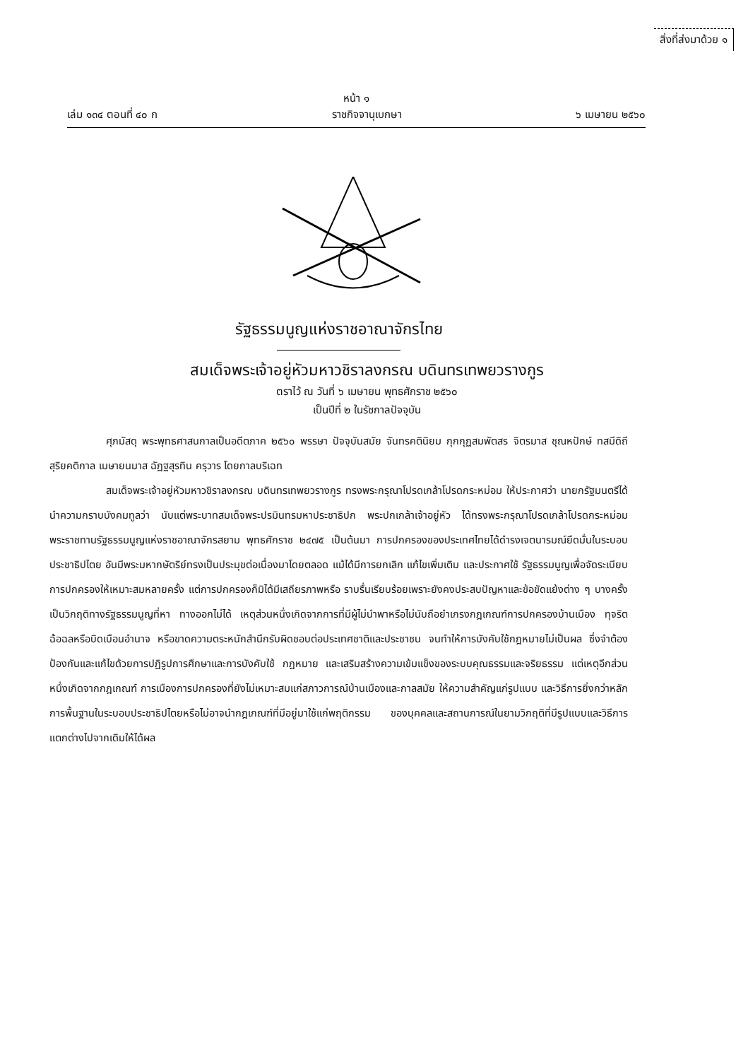สิ่งที่ส่งมาด้วย ๑
หน้า ๑
เล่ม ๑๓๔ ตอนที่ ๔๐ ก ราชกิจจานุเบกษา ๖ เมษายน ๒๕๖๐
รัฐธรรมนูญแห่งราชอาณาจักรไทย
สมเด็จพระเจ้าอยู่หัวมหาวชิราลงกรณ บดินทรเทพยวรางกูร
ตราไว้ ณ วันที่ ๖ เมษายน พุทธศักราช ๒๕๖๐
เป็นปีที่ ๒ ในรัชกาลปัจจุบัน
ศุภมัสดุ พระพุทธศาสนกาลเป็นอดีตภาค ๒๕๖๐ พรรษา ปัจจุบันสมัย จันทรคตินิยม กุกกุฏสมพัตสร จิตรมาส ชุณหปักษ์ ทสมีดิถี สุริยคติกาล เมษายนมาส ฉัฏฐสุรทิน ครุวาร โดยกาลบริเฉท
สมเด็จพระเจ้าอยู่หัวมหาวชิราลงกรณ บดินทรเทพยวรางกูร ทรงพระกรุณาโปรดเกล้าโปรดกระหม่อม ให้ประกาศว่า นายกรัฐมนตรีได้นำความกราบบังคมทูลว่า นับแต่พระบาทสมเด็จพระปรมินทรมหาประชาธิปก พระปกเกล้าเจ้าอยู่หัว ได้ทรงพระกรุณาโปรดเกล้าโปรดกระหม่อมพระราชทานรัฐธรรมนูญแห่งราชอาณาจักรสยาม พุทธศักราช ๒๔๗๕ เป็นต้นมา การปกครองของประเทศไทยได้ดำรงเจตนารมณ์ยึดมั่นในระบอบประชาธิปไตย อันมีพระมหากษัตริย์ทรงเป็นประมุขต่อเนื่องมาโดยตลอด แม้ได้มีการยกเลิก แก้ไขเพิ่มเติม และประกาศใช้ รัฐธรรมนูญเพื่อจัดระเบียบการปกครองให้เหมาะสมหลายครั้ง แต่การปกครองก็มิได้มีเสถียรภาพหรือ ราบรื่นเรียบร้อยเพราะยังคงประสบปัญหาและข้อขัดแย้งต่าง ๆ บางครั้งเป็นวิกฤติทางรัฐธรรมนูญที่หา ทางออกไม่ได้ เหตุส่วนหนึ่งเกิดจากการที่มีผู้ไม่นำพาหรือไม่นับถือยำเกรงกฎเกณฑ์การปกครองบ้านเมือง ทุจริตฉ้อฉลหรือบิดเบือนอำนาจ หรือขาดความตระหนักสำนึกรับผิดชอบต่อประเทศชาติและประชาชน จนทำให้การบังคับใช้กฎหมายไม่เป็นผล ซึ่งจำต้องป้องกันและแก้ไขด้วยการปฏิรูปการศึกษาและการบังคับใช้ กฎหมาย และเสริมสร้างความเข้มแข็งของระบบคุณธรรมและจริยธรรม แต่เหตุอีกส่วนหนึ่งเกิดจากกฎเกณฑ์ การเมืองการปกครองที่ยังไม่เหมาะสมแก่สภาวการณ์บ้านเมืองและกาลสมัย ให้ความสำคัญแก่รูปแบบ และวิธีการยิ่งกว่าหลักการพื้นฐานในระบอบประชาธิปไตยหรือไม่อาจนำกฎเกณฑ์ที่มีอยู่มาใช้แก่พฤติกรรม ของบุคคลและสถานการณ์ในยามวิกฤติที่มีรูปแบบและวิธีการแตกต่างไปจากเดิมให้ได้ผล